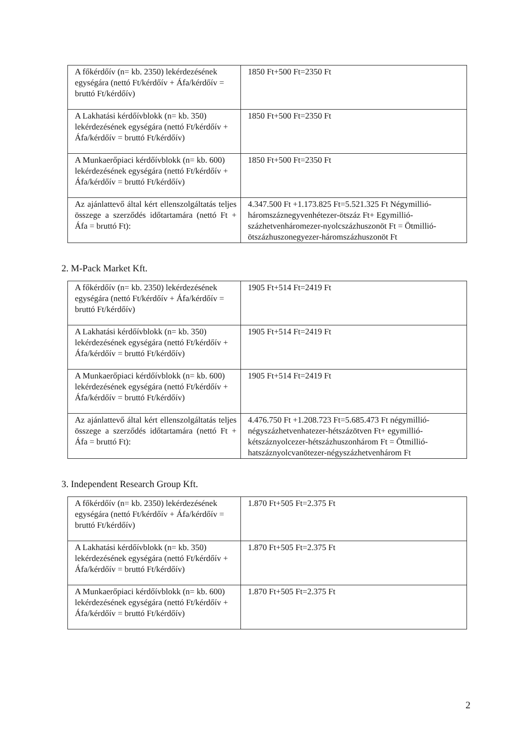| A főkérdőív (n= kb. 2350) lekérdezésének egységára (nettó Ft/kérdőív + Áfa/kérdőív = bruttó Ft/kérdőív) | 1850 Ft+500 Ft=2350 Ft |
| A Lakhatási kérdőívblokk (n= kb. 350) lekérdezésének egységára (nettó Ft/kérdőív + Áfa/kérdőív = bruttó Ft/kérdőív) | 1850 Ft+500 Ft=2350 Ft |
| A Munkaerőpiaci kérdőívblokk (n= kb. 600) lekérdezésének egységára (nettó Ft/kérdőív + Áfa/kérdőív = bruttó Ft/kérdőív) | 1850 Ft+500 Ft=2350 Ft |
| Az ajánlattevő által kért ellenszolgáltatás teljes összege a szerződés időtartamára (nettó Ft + Áfa = bruttó Ft): | 4.347.500 Ft +1.173.825 Ft=5.521.325 Ft Négymillió-háromszáznegyvenhétezer-ötszáz Ft+ Egymillió-százhetvenháromezer-nyolcszázhuszonöt Ft = Ötmillió-ötszázhuszonegyezer-háromszázhuszonöt Ft |
2. M-Pack Market Kft.
| A főkérdőív (n= kb. 2350) lekérdezésének egységára (nettó Ft/kérdőív + Áfa/kérdőív = bruttó Ft/kérdőív) | 1905 Ft+514 Ft=2419 Ft |
| A Lakhatási kérdőívblokk (n= kb. 350) lekérdezésének egységára (nettó Ft/kérdőív + Áfa/kérdőív = bruttó Ft/kérdőív) | 1905 Ft+514 Ft=2419 Ft |
| A Munkaerőpiaci kérdőívblokk (n= kb. 600) lekérdezésének egységára (nettó Ft/kérdőív + Áfa/kérdőív = bruttó Ft/kérdőív) | 1905 Ft+514 Ft=2419 Ft |
| Az ajánlattevő által kért ellenszolgáltatás teljes összege a szerződés időtartamára (nettó Ft + Áfa = bruttó Ft): | 4.476.750 Ft +1.208.723 Ft=5.685.473 Ft négymillió-négyszázhetvenhatezer-hétszázötven Ft+ egymillió-kétszáznyolcezer-hétszázhuszonhárom Ft = Ötmillió-hatszáznyolcvanötezer-négyszázhetvenhárom Ft |
3. Independent Research Group Kft.
| A főkérdőív (n= kb. 2350) lekérdezésének egységára (nettó Ft/kérdőív + Áfa/kérdőív = bruttó Ft/kérdőív) | 1.870 Ft+505 Ft=2.375 Ft |
| A Lakhatási kérdőívblokk (n= kb. 350) lekérdezésének egységára (nettó Ft/kérdőív + Áfa/kérdőív = bruttó Ft/kérdőív) | 1.870 Ft+505 Ft=2.375 Ft |
| A Munkaerőpiaci kérdőívblokk (n= kb. 600) lekérdezésének egységára (nettó Ft/kérdőív + Áfa/kérdőív = bruttó Ft/kérdőív) | 1.870 Ft+505 Ft=2.375 Ft |
2